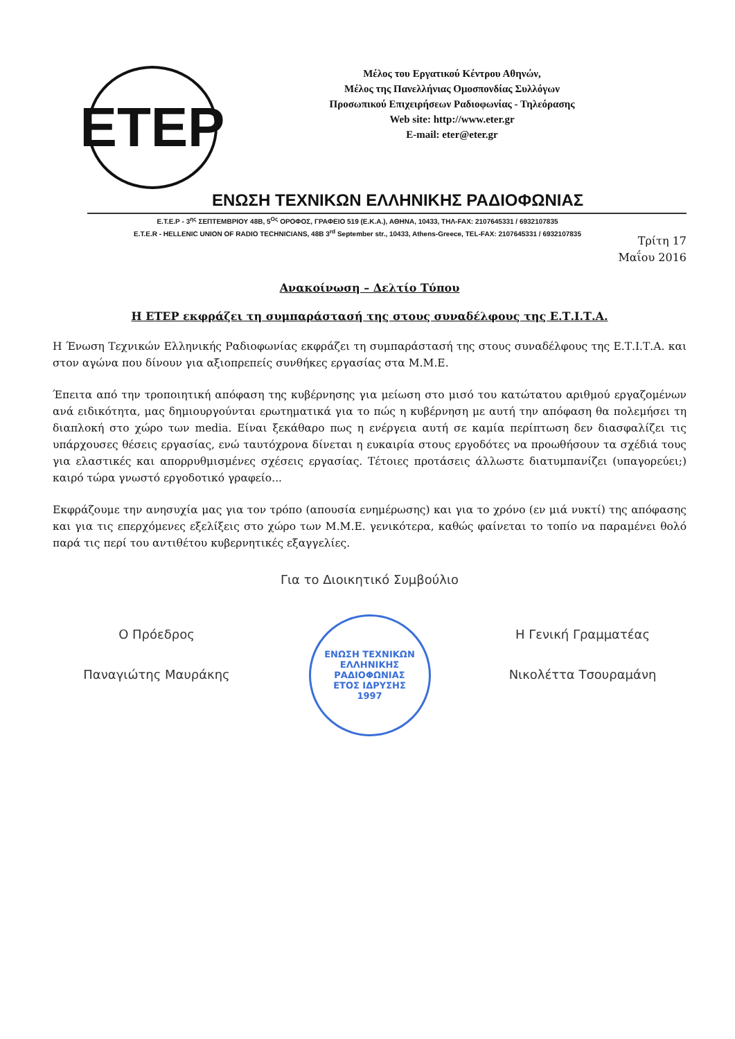ΕΤΕΡ
Μέλος του Εργατικού Κέντρου Αθηνών,
Μέλος της Πανελλήνιας Ομοσπονδίας Συλλόγων
Προσωπικού Επιχειρήσεων Ραδιοφωνίας - Τηλεόρασης
Web site: http://www.eter.gr
E-mail: eter@eter.gr
ΕΝΩΣΗ ΤΕΧΝΙΚΩΝ ΕΛΛΗΝΙΚΗΣ ΡΑΔΙΟΦΩΝΙΑΣ
Ε.Τ.Ε.Ρ - 3<sup>ης</sup> ΣΕΠΤΕΜΒΡΙΟΥ 48Β, 5<sup>Ος</sup> ΟΡΟΦΟΣ, ΓΡΑΦΕΙΟ 519 (Ε.Κ.Α.), ΑΘΗΝΑ, 10433, ΤΗΛ-FAX: 2107645331 / 6932107835
E.T.E.R - HELLENIC UNION OF RADIO TECHNICIANS, 48B 3<sup>rd</sup> September str., 10433, Athens-Greece, TEL-FAX: 2107645331 / 6932107835
Τρίτη 17
Μαΐου 2016
Ανακοίνωση – Δελτίο Τύπου
Η ΕΤΕΡ εκφράζει τη συμπαράστασή της στους συναδέλφους της Ε.Τ.Ι.Τ.Α.
Η Ένωση Τεχνικών Ελληνικής Ραδιοφωνίας εκφράζει τη συμπαράστασή της στους συναδέλφους της Ε.Τ.Ι.Τ.Α. και στον αγώνα που δίνουν για αξιοπρεπείς συνθήκες εργασίας στα Μ.Μ.Ε.
Έπειτα από την τροποιητική απόφαση της κυβέρνησης για μείωση στο μισό του κατώτατου αριθμού εργαζομένων ανά ειδικότητα, μας δημιουργούνται ερωτηματικά για το πώς η κυβέρνηση με αυτή την απόφαση θα πολεμήσει τη διαπλοκή στο χώρο των media. Είναι ξεκάθαρο πως η ενέργεια αυτή σε καμία περίπτωση δεν διασφαλίζει τις υπάρχουσες θέσεις εργασίας, ενώ ταυτόχρονα δίνεται η ευκαιρία στους εργοδότες να προωθήσουν τα σχέδιά τους για ελαστικές και απορρυθμισμένες σχέσεις εργασίας. Τέτοιες προτάσεις άλλωστε διατυμπανίζει (υπαγορεύει;) καιρό τώρα γνωστό εργοδοτικό γραφείο...
Εκφράζουμε την ανησυχία μας για τον τρόπο (απουσία ενημέρωσης) και για το χρόνο (εν μιά νυκτί) της απόφασης και για τις επερχόμενες εξελίξεις στο χώρο των Μ.Μ.Ε. γενικότερα, καθώς φαίνεται το τοπίο να παραμένει θολό παρά τις περί του αντιθέτου κυβερνητικές εξαγγελίες.
Για το Διοικητικό Συμβούλιο
Ο Πρόεδρος
Παναγιώτης Μαυράκης
ΕΝΩΣΗ ΤΕΧΝΙΚΩΝ ΕΛΛΗΝΙΚΗΣ ΡΑΔΙΟΦΩΝΙΑΣ
ΕΤΟΣ ΙΔΡΥΣΗΣ
1997
Η Γενική Γραμματέας
Νικολέττα Τσουραμάνη